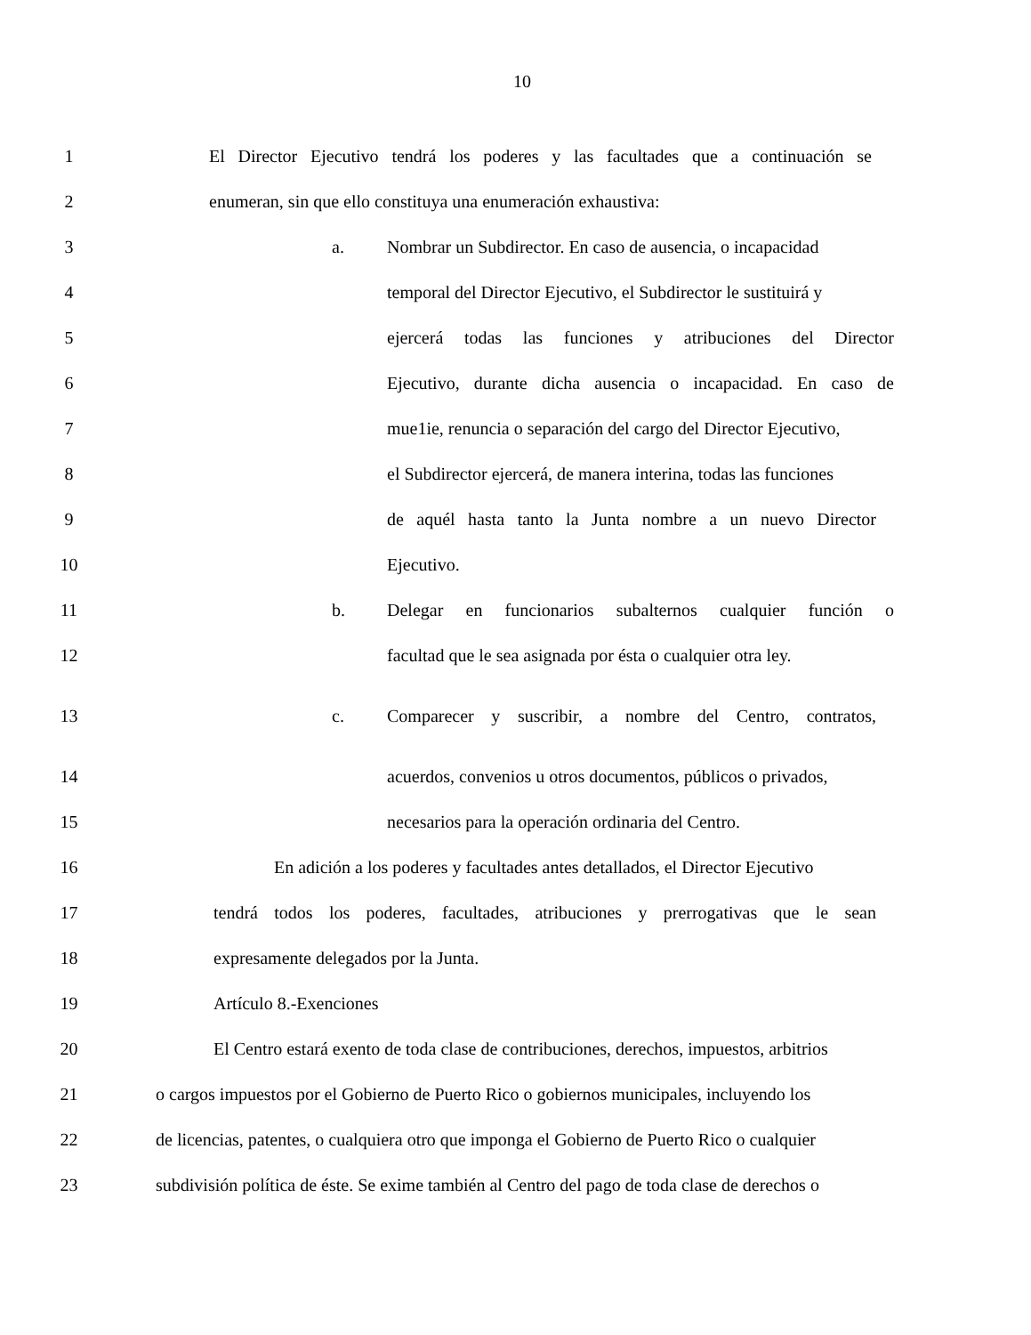10
1 El Director Ejecutivo tendrá los poderes y las facultades que a continuación se
2 enumeran, sin que ello constituya una enumeración exhaustiva:
3 a. Nombrar un Subdirector. En caso de ausencia, o incapacidad
4 temporal del Director Ejecutivo, el Subdirector le sustituirá y
5 ejercerá todas las funciones y atribuciones del Director
6 Ejecutivo, durante dicha ausencia o incapacidad. En caso de
7 mue1ie, renuncia o separación del cargo del Director Ejecutivo,
8 el Subdirector ejercerá, de manera interina, todas las funciones
9 de aquél hasta tanto la Junta nombre a un nuevo Director
10 Ejecutivo.
11 b. Delegar en funcionarios subalternos cualquier función o
12 facultad que le sea asignada por ésta o cualquier otra ley.
13 c. Comparecer y suscribir, a nombre del Centro, contratos,
14 acuerdos, convenios u otros documentos, públicos o privados,
15 necesarios para la operación ordinaria del Centro.
16 En adición a los poderes y facultades antes detallados, el Director Ejecutivo
17 tendrá todos los poderes, facultades, atribuciones y prerrogativas que le sean
18 expresamente delegados por la Junta.
19 Artículo 8.-Exenciones
20 El Centro estará exento de toda clase de contribuciones, derechos, impuestos, arbitrios
21 o cargos impuestos por el Gobierno de Puerto Rico o gobiernos municipales, incluyendo los
22 de licencias, patentes, o cualquiera otro que imponga el Gobierno de Puerto Rico o cualquier
23 subdivisión política de éste. Se exime también al Centro del pago de toda clase de derechos o